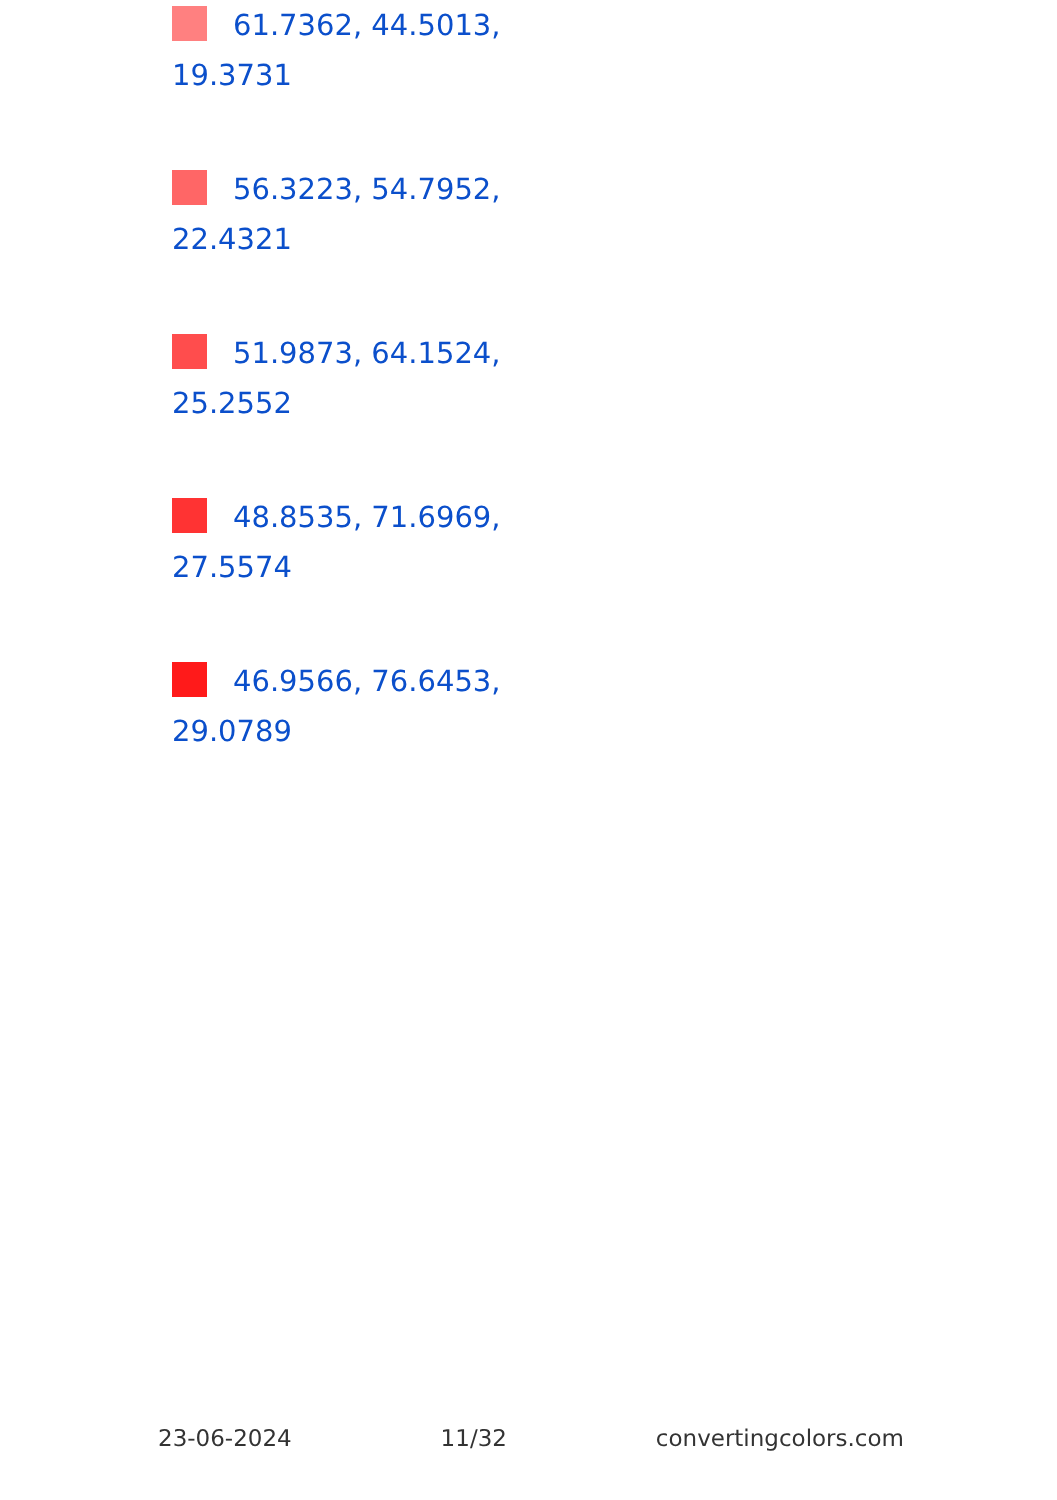61.7362, 44.5013, 19.3731
56.3223, 54.7952, 22.4321
51.9873, 64.1524, 25.2552
48.8535, 71.6969, 27.5574
46.9566, 76.6453, 29.0789
23-06-2024 11/32 convertingcolors.com